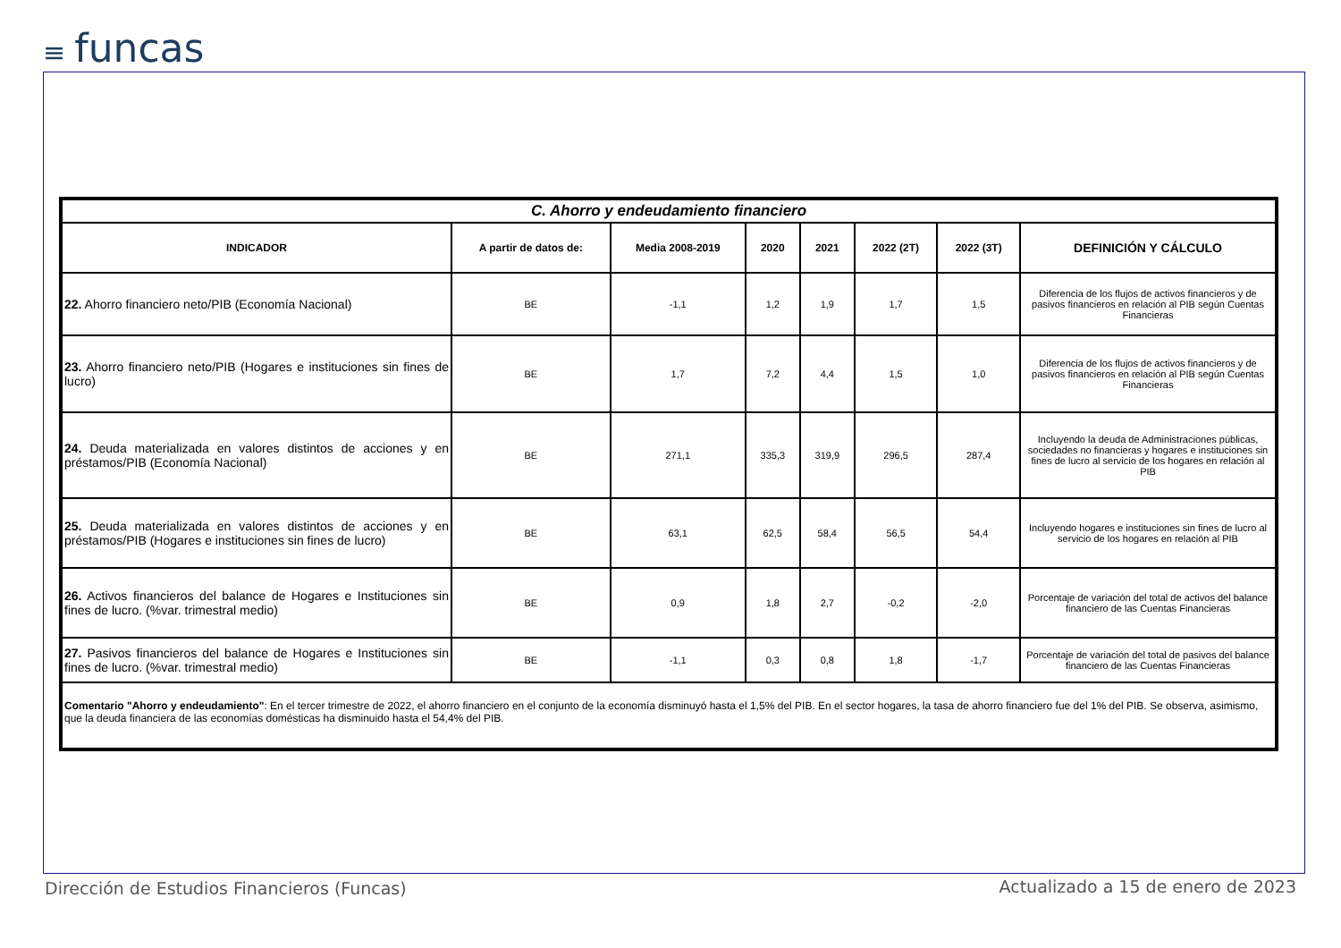≡ funcas
| C. Ahorro y endeudamiento financiero | | | | | | | |
| INDICADOR | A partir de datos de: | Media 2008-2019 | 2020 | 2021 | 2022 (2T) | 2022 (3T) | DEFINICIÓN Y CÁLCULO |
| 22. Ahorro financiero neto/PIB (Economía Nacional) | BE | -1,1 | 1,2 | 1,9 | 1,7 | 1,5 | Diferencia de los flujos de activos financieros y de pasivos financieros en relación al PIB según Cuentas Financieras |
| 23. Ahorro financiero neto/PIB (Hogares e instituciones sin fines de lucro) | BE | 1,7 | 7,2 | 4,4 | 1,5 | 1,0 | Diferencia de los flujos de activos financieros y de pasivos financieros en relación al PIB según Cuentas Financieras |
| 24. Deuda materializada en valores distintos de acciones y en préstamos/PIB (Economía Nacional) | BE | 271,1 | 335,3 | 319,9 | 296,5 | 287,4 | Incluyendo la deuda de Administraciones públicas, sociedades no financieras y hogares e instituciones sin fines de lucro al servicio de los hogares en relación al PIB |
| 25. Deuda materializada en valores distintos de acciones y en préstamos/PIB (Hogares e instituciones sin fines de lucro) | BE | 63,1 | 62,5 | 58,4 | 56,5 | 54,4 | Incluyendo hogares e instituciones sin fines de lucro al servicio de los hogares en relación al PIB |
| 26. Activos financieros del balance de Hogares e Instituciones sin fines de lucro. (%var. trimestral medio) | BE | 0,9 | 1,8 | 2,7 | -0,2 | -2,0 | Porcentaje de variación del total de activos del balance financiero de las Cuentas Financieras |
| 27. Pasivos financieros del balance de Hogares e Instituciones sin fines de lucro. (%var. trimestral medio) | BE | -1,1 | 0,3 | 0,8 | 1,8 | -1,7 | Porcentaje de variación del total de pasivos del balance financiero de las Cuentas Financieras |
| Comentario "Ahorro y endeudamiento" : En el tercer trimestre de 2022, el ahorro financiero en el conjunto de la economía disminuyó hasta el 1,5% del PIB. En el sector hogares, la tasa de ahorro financiero fue del 1% del PIB. Se observa, asimismo, que la deuda financiera de las economías domésticas ha disminuido hasta el 54,4% del PIB. | | | | | | | |
Dirección de Estudios Financieros (Funcas)
Actualizado a 15 de enero de 2023